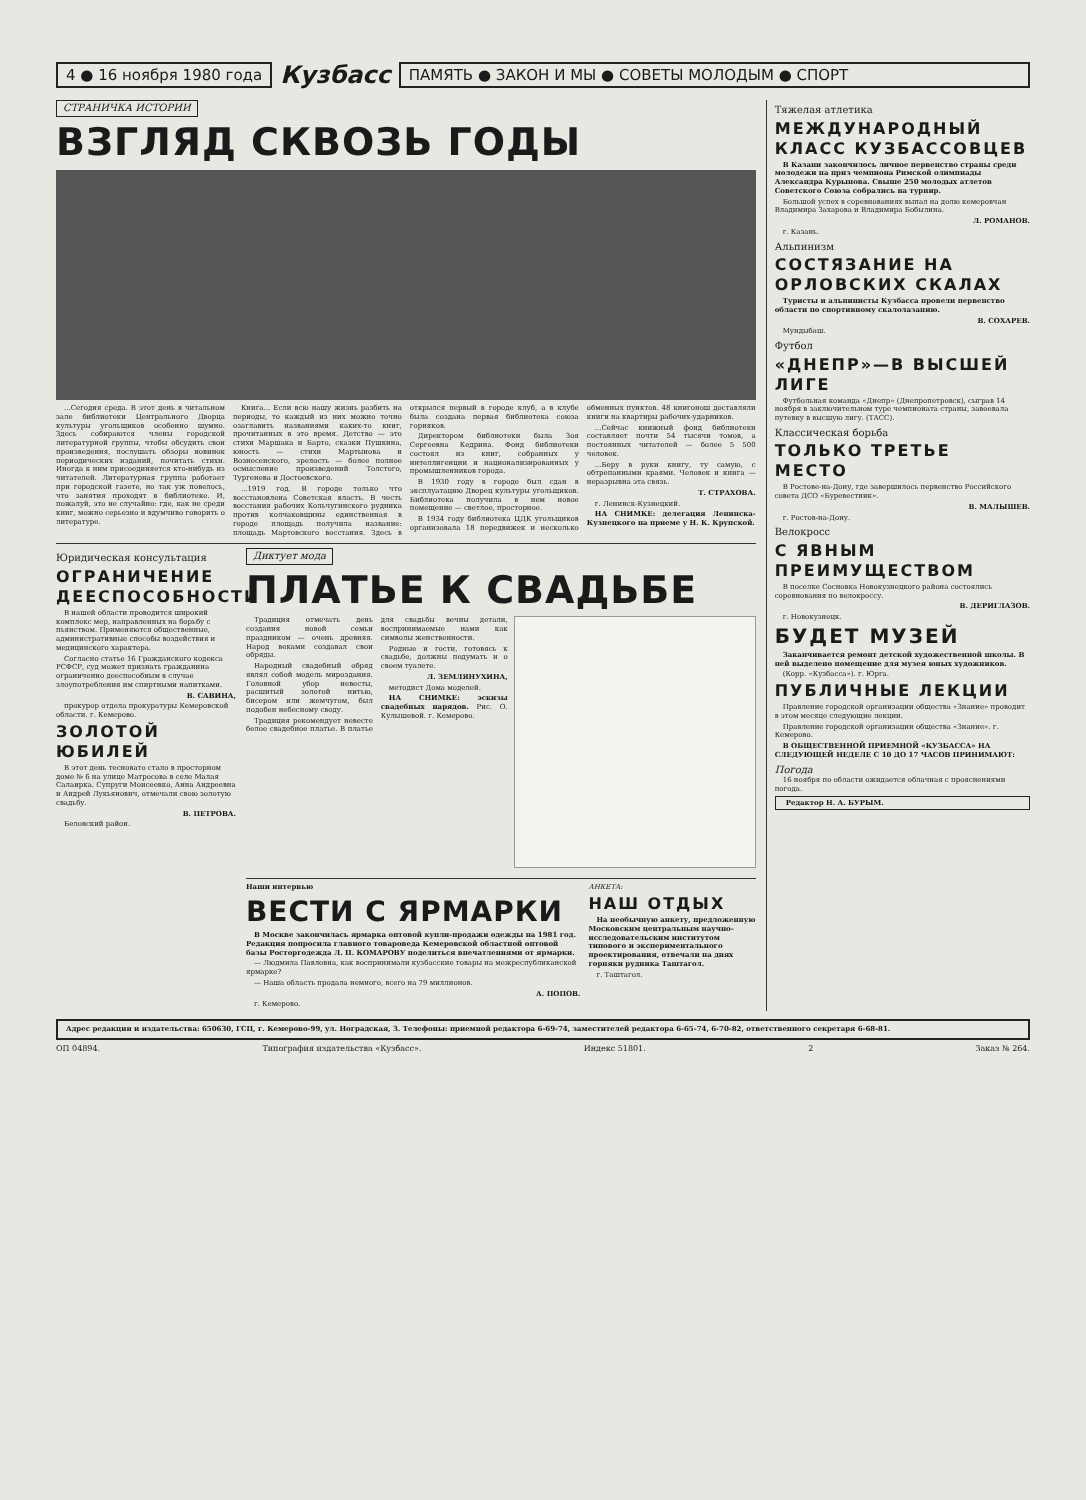4 ● 16 ноября 1980 года
Кузбасс
ПАМЯТЬ ● ЗАКОН И МЫ ● СОВЕТЫ МОЛОДЫМ ● СПОРТ
СТРАНИЧКА ИСТОРИИ
ВЗГЛЯД СКВОЗЬ ГОДЫ
...Сегодня среда. В этот день в читальном зале библиотеки Центрального Дворца культуры угольщиков особенно шумно. Здесь собираются члены городской литературной группы, чтобы обсудить свои произведения, послушать обзоры новинок периодических изданий, почитать стихи. Иногда к ним присоединяется кто-нибудь из читателей. Литературная группа работает при городской газете, но так уж повелось, что занятия проходят в библиотеке. И, пожалуй, это не случайно: где, как не среди книг, можно серьезно и вдумчиво говорить о литературе.
Книга... Если всю нашу жизнь разбить на периоды, то каждый из них можно точно озаглавить названиями каких-то книг, прочитанных в это время. Детство — это стихи Маршака и Барто, сказки Пушкина, юность — стихи Мартынова и Вознесенского, зрелость — более полное осмысление произведений Толстого, Тургенева и Достоевского.
...1919 год. В городе только что восстановлена Советская власть. В честь восстания рабочих Кольчугинского рудника против колчаковщины единственная в городе площадь получила название: площадь Мартовского восстания. Здесь в открылся первый в городе клуб, а в клубе была создана первая библиотека союза горняков.
Директором библиотеки была Зоя Сергеевна Кедрина. Фонд библиотеки состоял из книг, собранных у интеллигенции и национализированных у промышленников города.
В 1930 году в городе был сдан в эксплуатацию Дворец культуры угольщиков. Библиотека получила в нем новое помещение — светлое, просторное.
В 1934 году библиотека ЦДК угольщиков организовала 18 передвижек и несколько обменных пунктов. 48 книгонош доставляли книги на квартиры рабочих-ударников.
...Сейчас книжный фонд библиотеки составляет почти 54 тысячи томов, а постоянных читателей — более 5 500 человек.
...Беру в руки книгу, ту самую, с обтрепанными краями. Человек и книга — неразрывна эта связь.
Т. СТРАХОВА.
г. Ленинск-Кузнецкий.
НА СНИМКЕ: делегация Ленинска-Кузнецкого на приеме у Н. К. Крупской.
Юридическая консультация
ОГРАНИЧЕНИЕ ДЕЕСПОСОБНОСТИ
В нашей области проводится широкий комплекс мер, направленных на борьбу с пьянством. Применяются общественные, административные способы воздействия и медицинского характера.
Согласно статье 16 Гражданского кодекса РСФСР, суд может признать гражданина ограниченно дееспособным в случае злоупотребления им спиртными напитками.
В. САВИНА,
прокурор отдела прокуратуры Кемеровской области. г. Кемерово.
ЗОЛОТОЙ ЮБИЛЕЙ
В этот день тесновато стало в просторном доме № 6 на улице Матросова в селе Малая Салаирка. Супруги Моисеевко, Анна Андреевна и Андрей Лукьянович, отмечали свою золотую свадьбу.
В. ПЕТРОВА.
Беловский район.
Диктует мода
ПЛАТЬЕ К СВАДЬБЕ
Традиция отмечать день создания новой семьи праздником — очень древняя. Народ веками создавал свои обряды.
Народный свадебный обряд являл собой модель мироздания. Головной убор невесты, расшитый золотой нитью, бисером или жемчугом, был подобен небесному своду.
Традиция рекомендует невесте белое свадебное платье. В платье для свадьбы вечны детали, воспринимаемые нами как символы женственности.
Родные и гости, готовясь к свадьбе, должны подумать и о своем туалете.
Л. ЗЕМЛЯНУХИНА,
методист Дома моделей.
НА СНИМКЕ: эскизы свадебных нарядов. Рис. О. Кулышевой. г. Кемерово.
Наши интервью
ВЕСТИ С ЯРМАРКИ
В Москве закончилась ярмарка оптовой купли-продажи одежды на 1981 год. Редакция попросила главного товароведа Кемеровской областной оптовой базы Росторгодежда Л. П. КОМАРОВУ поделиться впечатлениями от ярмарки.
— Людмила Павловна, как воспринимали кузбасские товары на межреспубликанской ярмарке?
— Наша область продала немного, всего на 79 миллионов.
А. ПОПОВ.
г. Кемерово.
АНКЕТА:
НАШ ОТДЫХ
На необычную анкету, предложенную Московским центральным научно-исследовательским институтом типового и экспериментального проектирования, отвечали на днях горняки рудника Таштагол.
г. Таштагол.
Тяжелая атлетика
МЕЖДУНАРОДНЫЙ КЛАСС КУЗБАССОВЦЕВ
В Казани закончилось личное первенство страны среди молодежи на приз чемпиона Римской олимпиады Александра Курынова. Свыше 250 молодых атлетов Советского Союза собрались на турнир.
Большой успех в соревнованиях выпал на долю кемеровчан Владимира Захарова и Владимира Бобылина.
Л. РОМАНОВ.
г. Казань.
Альпинизм
СОСТЯЗАНИЕ НА ОРЛОВСКИХ СКАЛАХ
Туристы и альпинисты Кузбасса провели первенство области по спортивному скалолазанию.
В. СОХАРЕВ.
Мундыбаш.
Футбол
«ДНЕПР»—В ВЫСШЕЙ ЛИГЕ
Футбольная команда «Днепр» (Днепропетровск), сыграв 14 ноября в заключительном туре чемпионата страны, завоевала путевку в высшую лигу. (ТАСС).
Классическая борьба
ТОЛЬКО ТРЕТЬЕ МЕСТО
В Ростове-на-Дону, где завершилось первенство Российского совета ДСО «Буревестник».
В. МАЛЫШЕВ.
г. Ростов-на-Дону.
Велокросс
С ЯВНЫМ ПРЕИМУЩЕСТВОМ
В поселке Сосновка Новокузнецкого района состоялись соревнования по велокроссу.
В. ДЕРИГЛАЗОВ.
г. Новокузнецк.
БУДЕТ МУЗЕЙ
Заканчивается ремонт детской художественной школы. В ней выделено помещение для музея юных художников.
(Корр. «Кузбасса»). г. Юрга.
ПУБЛИЧНЫЕ ЛЕКЦИИ
Правление городской организации общества «Знание» проводит в этом месяце следующие лекции.
Правление городской организации общества «Знание». г. Кемерово.
В ОБЩЕСТВЕННОЙ ПРИЕМНОЙ «КУЗБАССА» НА СЛЕДУЮЩЕЙ НЕДЕЛЕ С 10 ДО 17 ЧАСОВ ПРИНИМАЮТ:
Погода
16 ноября по области ожидается облачная с прояснениями погода.
Редактор Н. А. БУРЫМ.
Адрес редакции и издательства: 650630, ГСП, г. Кемерово-99, ул. Ноградская, 3. Телефоны: приемной редактора 6-69-74, заместителей редактора 6-65-74, 6-70-82, ответственного секретаря 6-68-81.
ОП 04894. Типография издательства «Кузбасс». Индекс 51801. 2 Заказ № 264.